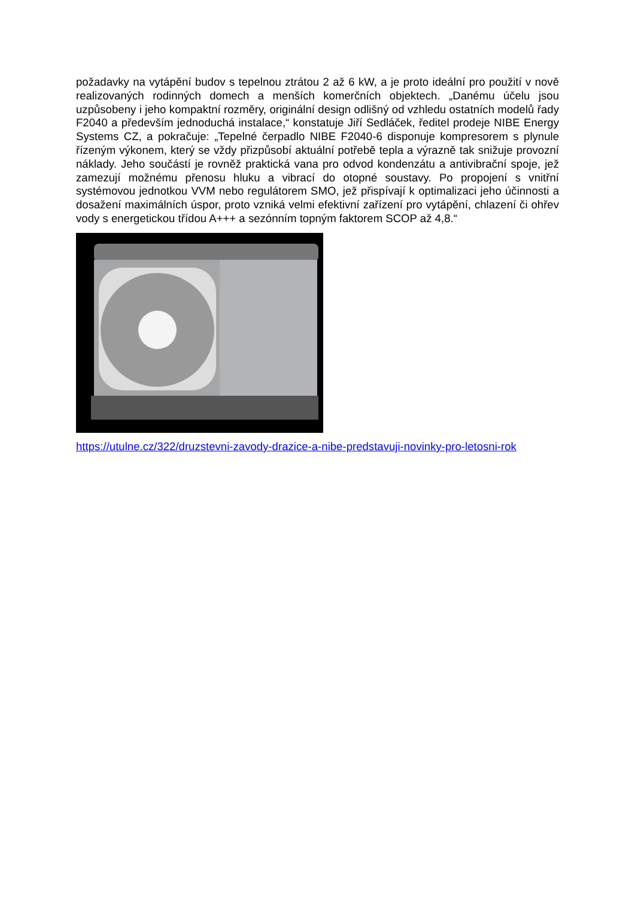požadavky na vytápění budov s tepelnou ztrátou 2 až 6 kW, a je proto ideální pro použití v nově realizovaných rodinných domech a menších komerčních objektech. „Danému účelu jsou uzpůsobeny i jeho kompaktní rozměry, originální design odlišný od vzhledu ostatních modelů řady F2040 a především jednoduchá instalace,“ konstatuje Jiří Sedláček, ředitel prodeje NIBE Energy Systems CZ, a pokračuje: „Tepelné čerpadlo NIBE F2040-6 disponuje kompresorem s plynule řízeným výkonem, který se vždy přizpůsobí aktuální potřebě tepla a výrazně tak snižuje provozní náklady. Jeho součástí je rovněž praktická vana pro odvod kondenzátu a antivibrační spoje, jež zamezují možnému přenosu hluku a vibrací do otopné soustavy. Po propojení s vnitřní systémovou jednotkou VVM nebo regulátorem SMO, jež přispívají k optimalizaci jeho účinnosti a dosažení maximálních úspor, proto vzniká velmi efektivní zařízení pro vytápění, chlazení či ohřev vody s energetickou třídou A+++ a sezónním topným faktorem SCOP až 4,8.“
https://utulne.cz/322/druzstevni-zavody-drazice-a-nibe-predstavuji-novinky-pro-letosni-rok